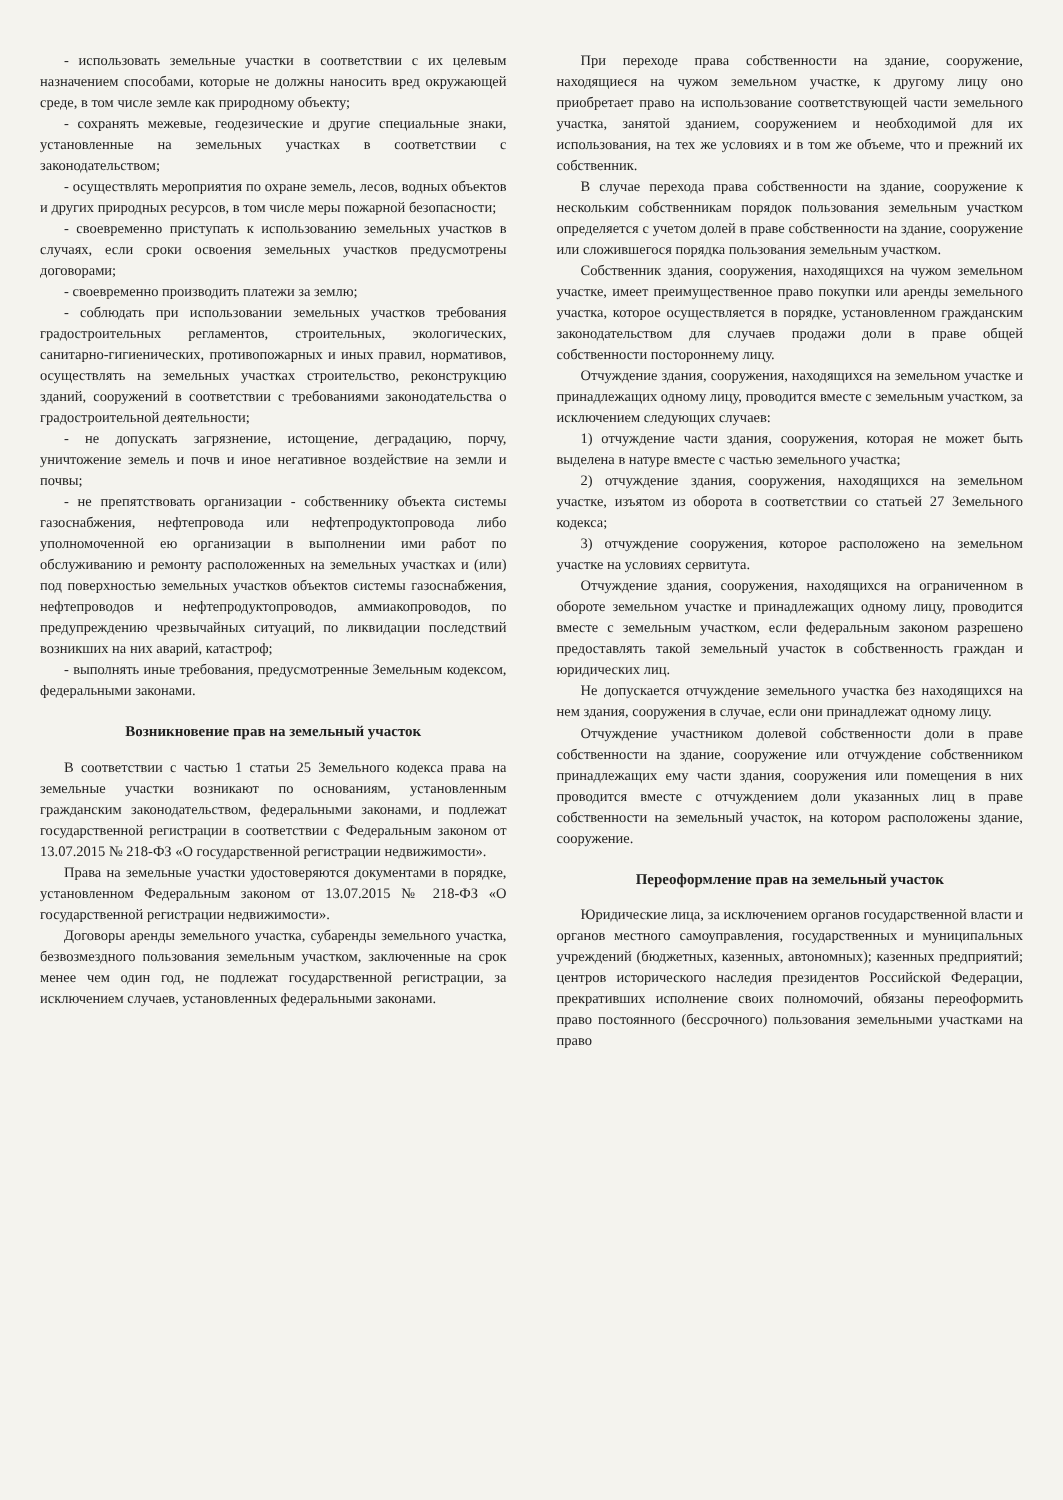- использовать земельные участки в соответствии с их целевым назначением способами, которые не должны наносить вред окружающей среде, в том числе земле как природному объекту;
- сохранять межевые, геодезические и другие специальные знаки, установленные на земельных участках в соответствии с законодательством;
- осуществлять мероприятия по охране земель, лесов, водных объектов и других природных ресурсов, в том числе меры пожарной безопасности;
- своевременно приступать к использованию земельных участков в случаях, если сроки освоения земельных участков предусмотрены договорами;
- своевременно производить платежи за землю;
- соблюдать при использовании земельных участков требования градостроительных регламентов, строительных, экологических, санитарно-гигиенических, противопожарных и иных правил, нормативов, осуществлять на земельных участках строительство, реконструкцию зданий, сооружений в соответствии с требованиями законодательства о градостроительной деятельности;
- не допускать загрязнение, истощение, деградацию, порчу, уничтожение земель и почв и иное негативное воздействие на земли и почвы;
- не препятствовать организации - собственнику объекта системы газоснабжения, нефтепровода или нефтепродуктопровода либо уполномоченной ею организации в выполнении ими работ по обслуживанию и ремонту расположенных на земельных участках и (или) под поверхностью земельных участков объектов системы газоснабжения, нефтепроводов и нефтепродуктопроводов, аммиакопроводов, по предупреждению чрезвычайных ситуаций, по ликвидации последствий возникших на них аварий, катастроф;
- выполнять иные требования, предусмотренные Земельным кодексом, федеральными законами.
Возникновение прав на земельный участок
В соответствии с частью 1 статьи 25 Земельного кодекса права на земельные участки возникают по основаниям, установленным гражданским законодательством, федеральными законами, и подлежат государственной регистрации в соответствии с Федеральным законом от 13.07.2015 № 218-ФЗ «О государственной регистрации недвижимости».
Права на земельные участки удостоверяются документами в порядке, установленном Федеральным законом от 13.07.2015 № 218-ФЗ «О государственной регистрации недвижимости».
Договоры аренды земельного участка, субаренды земельного участка, безвозмездного пользования земельным участком, заключенные на срок менее чем один год, не подлежат государственной регистрации, за исключением случаев, установленных федеральными законами.
При переходе права собственности на здание, сооружение, находящиеся на чужом земельном участке, к другому лицу оно приобретает право на использование соответствующей части земельного участка, занятой зданием, сооружением и необходимой для их использования, на тех же условиях и в том же объеме, что и прежний их собственник.
В случае перехода права собственности на здание, сооружение к нескольким собственникам порядок пользования земельным участком определяется с учетом долей в праве собственности на здание, сооружение или сложившегося порядка пользования земельным участком.
Собственник здания, сооружения, находящихся на чужом земельном участке, имеет преимущественное право покупки или аренды земельного участка, которое осуществляется в порядке, установленном гражданским законодательством для случаев продажи доли в праве общей собственности постороннему лицу.
Отчуждение здания, сооружения, находящихся на земельном участке и принадлежащих одному лицу, проводится вместе с земельным участком, за исключением следующих случаев:
1) отчуждение части здания, сооружения, которая не может быть выделена в натуре вместе с частью земельного участка;
2) отчуждение здания, сооружения, находящихся на земельном участке, изъятом из оборота в соответствии со статьей 27 Земельного кодекса;
3) отчуждение сооружения, которое расположено на земельном участке на условиях сервитута.
Отчуждение здания, сооружения, находящихся на ограниченном в обороте земельном участке и принадлежащих одному лицу, проводится вместе с земельным участком, если федеральным законом разрешено предоставлять такой земельный участок в собственность граждан и юридических лиц.
Не допускается отчуждение земельного участка без находящихся на нем здания, сооружения в случае, если они принадлежат одному лицу.
Отчуждение участником долевой собственности доли в праве собственности на здание, сооружение или отчуждение собственником принадлежащих ему части здания, сооружения или помещения в них проводится вместе с отчуждением доли указанных лиц в праве собственности на земельный участок, на котором расположены здание, сооружение.
Переоформление прав на земельный участок
Юридические лица, за исключением органов государственной власти и органов местного самоуправления, государственных и муниципальных учреждений (бюджетных, казенных, автономных); казенных предприятий; центров исторического наследия президентов Российской Федерации, прекративших исполнение своих полномочий, обязаны переоформить право постоянного (бессрочного) пользования земельными участками на право